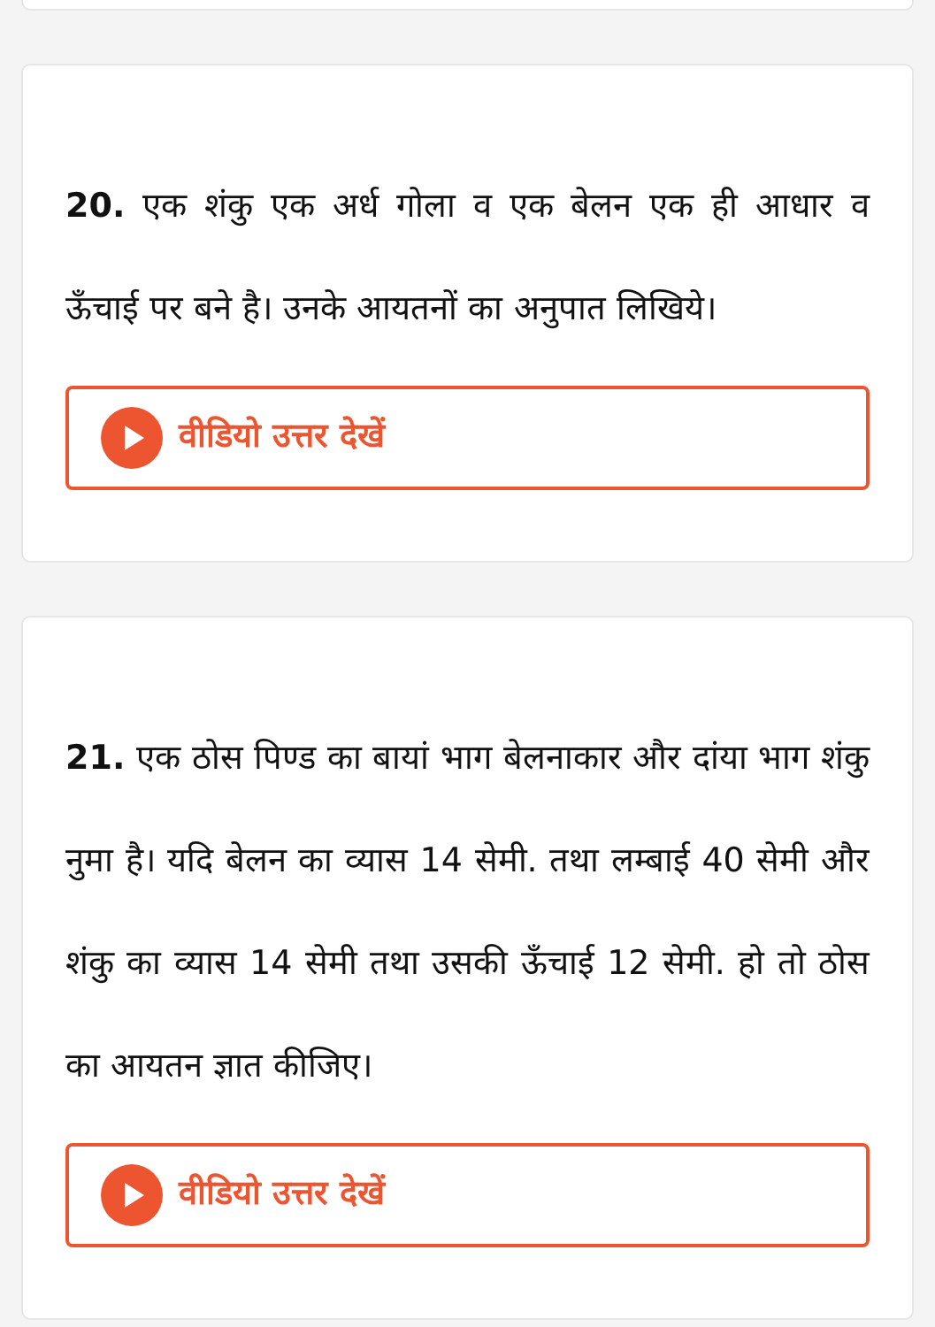20. एक शंकु एक अर्ध गोला व एक बेलन एक ही आधार व ऊँचाई पर बने है। उनके आयतनों का अनुपात लिखिये।
वीडियो उत्तर देखें
21. एक ठोस पिण्ड का बायां भाग बेलनाकार और दांया भाग शंकु नुमा है। यदि बेलन का व्यास 14 सेमी. तथा लम्बाई 40 सेमी और शंकु का व्यास 14 सेमी तथा उसकी ऊँचाई 12 सेमी. हो तो ठोस का आयतन ज्ञात कीजिए।
वीडियो उत्तर देखें